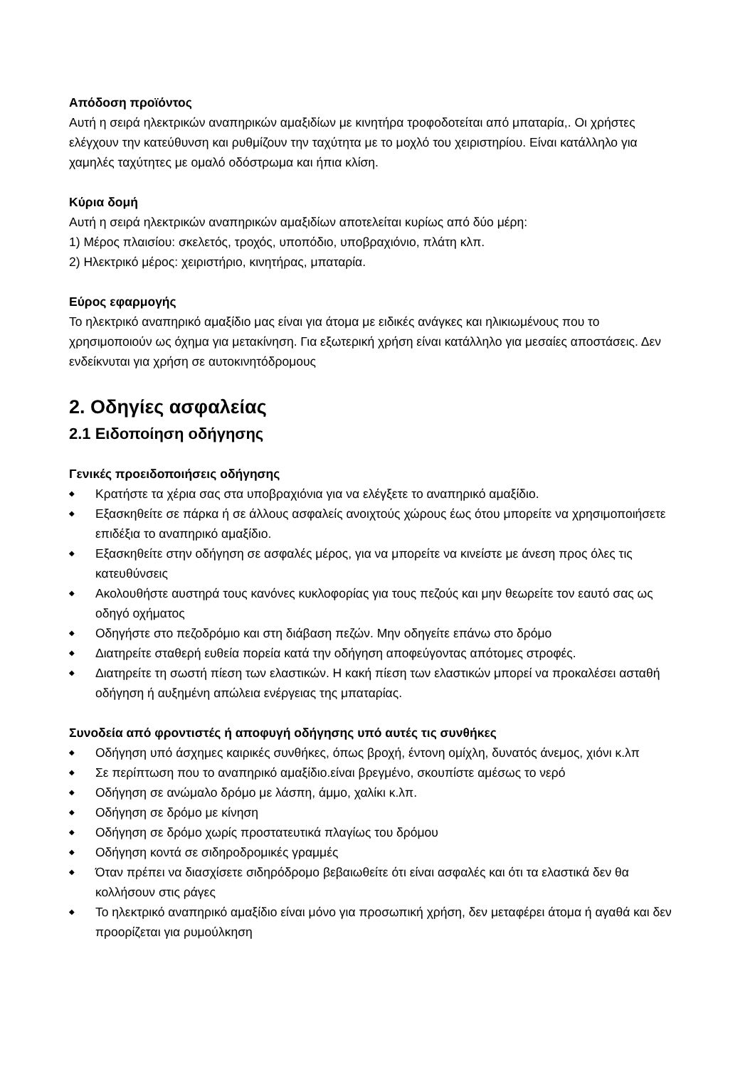Απόδοση προϊόντος
Αυτή η σειρά ηλεκτρικών αναπηρικών αμαξιδίων με κινητήρα τροφοδοτείται από μπαταρία,. Οι χρήστες ελέγχουν την κατεύθυνση και ρυθμίζουν την ταχύτητα με το μοχλό του χειριστηρίου. Είναι κατάλληλο για χαμηλές ταχύτητες με ομαλό οδόστρωμα και ήπια κλίση.
Κύρια δομή
Αυτή η σειρά ηλεκτρικών αναπηρικών αμαξιδίων αποτελείται κυρίως από δύο μέρη:
1) Μέρος πλαισίου: σκελετός, τροχός, υποπόδιο, υποβραχιόνιο, πλάτη κλπ.
2) Ηλεκτρικό μέρος: χειριστήριο, κινητήρας, μπαταρία.
Εύρος εφαρμογής
Το ηλεκτρικό αναπηρικό αμαξίδιο μας είναι για άτομα με ειδικές ανάγκες και ηλικιωμένους που το χρησιμοποιούν ως όχημα για μετακίνηση. Για εξωτερική χρήση είναι κατάλληλο για μεσαίες αποστάσεις. Δεν ενδείκνυται για χρήση σε αυτοκινητόδρομους
2. Οδηγίες ασφαλείας
2.1 Ειδοποίηση οδήγησης
Γενικές προειδοποιήσεις οδήγησης
◆ Κρατήστε τα χέρια σας στα υποβραχιόνια για να ελέγξετε το αναπηρικό αμαξίδιο.
◆ Εξασκηθείτε σε πάρκα ή σε άλλους ασφαλείς ανοιχτούς χώρους έως ότου μπορείτε να χρησιμοποιήσετε επιδέξια το αναπηρικό αμαξίδιο.
◆ Εξασκηθείτε στην οδήγηση σε ασφαλές μέρος, για να μπορείτε να κινείστε με άνεση προς όλες τις κατευθύνσεις
◆ Ακολουθήστε αυστηρά τους κανόνες κυκλοφορίας για τους πεζούς και μην θεωρείτε τον εαυτό σας ως οδηγό οχήματος
◆ Οδηγήστε στο πεζοδρόμιο και στη διάβαση πεζών. Μην οδηγείτε επάνω στο δρόμο
◆ Διατηρείτε σταθερή ευθεία πορεία κατά την οδήγηση αποφεύγοντας απότομες στροφές.
◆ Διατηρείτε τη σωστή πίεση των ελαστικών. Η κακή πίεση των ελαστικών μπορεί να προκαλέσει ασταθή οδήγηση ή αυξημένη απώλεια ενέργειας της μπαταρίας.
Συνοδεία από φροντιστές ή αποφυγή οδήγησης υπό αυτές τις συνθήκες
◆ Οδήγηση υπό άσχημες καιρικές συνθήκες, όπως βροχή, έντονη ομίχλη, δυνατός άνεμος, χιόνι κ.λπ
◆ Σε περίπτωση που το αναπηρικό αμαξίδιο.είναι βρεγμένο, σκουπίστε αμέσως το νερό
◆ Οδήγηση σε ανώμαλο δρόμο με λάσπη, άμμο, χαλίκι κ.λπ.
◆ Οδήγηση σε δρόμο με κίνηση
◆ Οδήγηση σε δρόμο χωρίς προστατευτικά πλαγίως του δρόμου
◆ Οδήγηση κοντά σε σιδηροδρομικές γραμμές
◆ Όταν πρέπει να διασχίσετε σιδηρόδρομο βεβαιωθείτε ότι είναι ασφαλές και ότι τα ελαστικά δεν θα κολλήσουν στις ράγες
◆ Το ηλεκτρικό αναπηρικό αμαξίδιο είναι μόνο για προσωπική χρήση, δεν μεταφέρει άτομα ή αγαθά και δεν προορίζεται για ρυμούλκηση